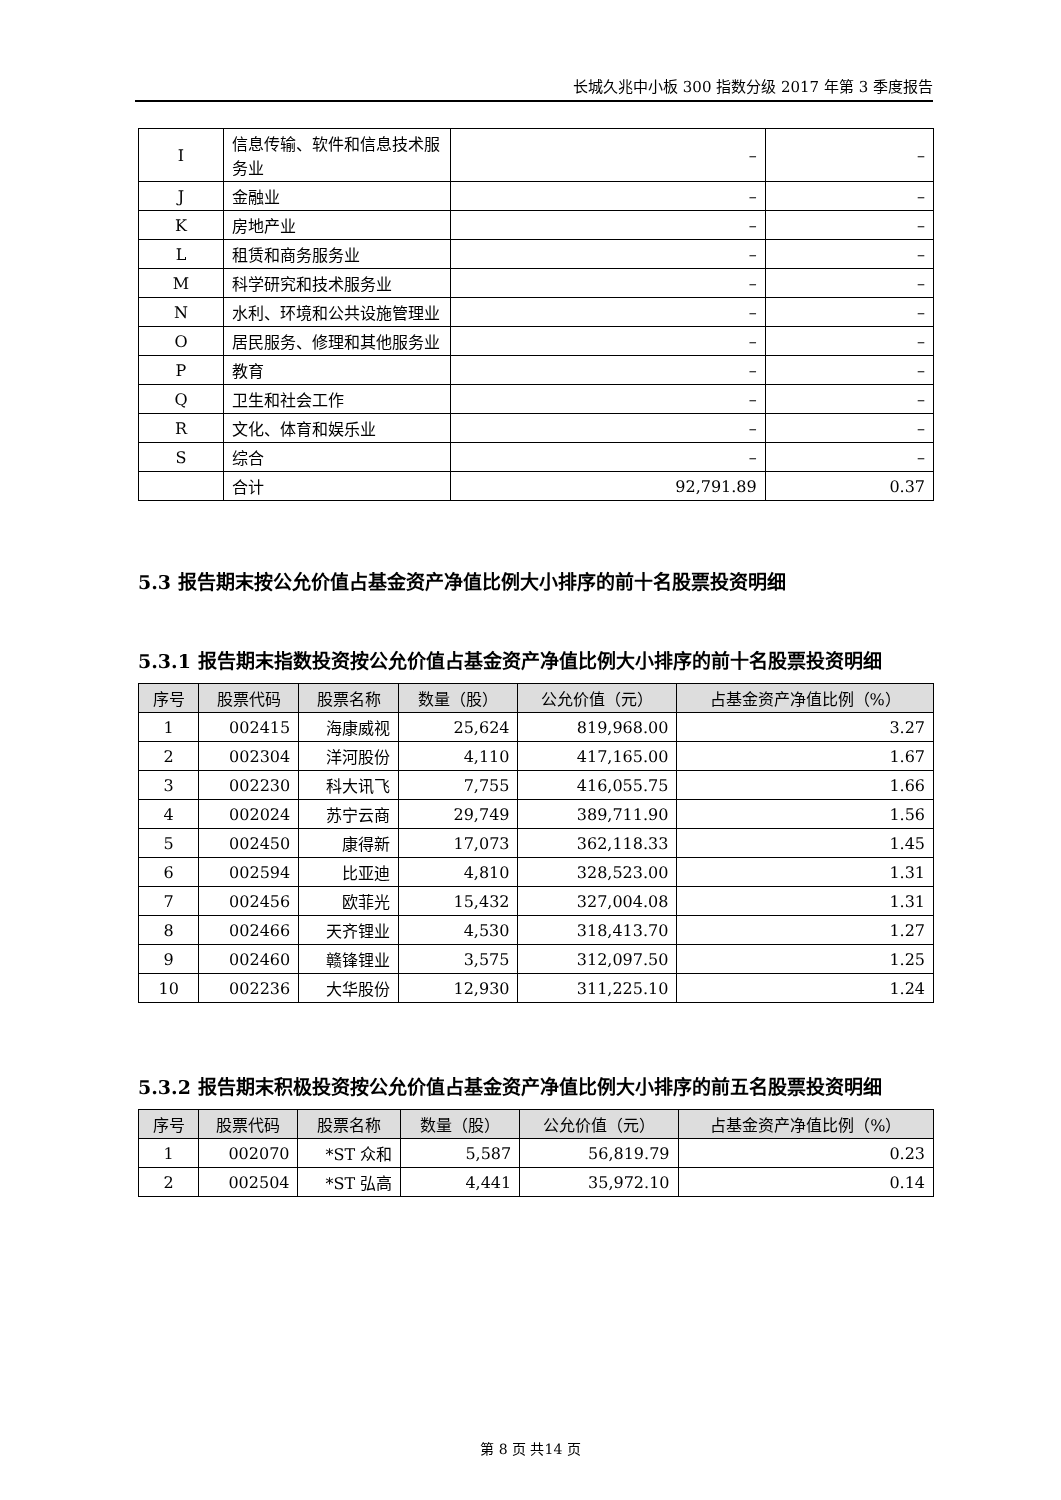长城久兆中小板 300 指数分级 2017 年第 3 季度报告
| I | 信息传输、软件和信息技术服务业 | – | – |
| J | 金融业 | – | – |
| K | 房地产业 | – | – |
| L | 租赁和商务服务业 | – | – |
| M | 科学研究和技术服务业 | – | – |
| N | 水利、环境和公共设施管理业 | – | – |
| O | 居民服务、修理和其他服务业 | – | – |
| P | 教育 | – | – |
| Q | 卫生和社会工作 | – | – |
| R | 文化、体育和娱乐业 | – | – |
| S | 综合 | – | – |
| | 合计 | 92,791.89 | 0.37 |
5.3 报告期末按公允价值占基金资产净值比例大小排序的前十名股票投资明细
5.3.1 报告期末指数投资按公允价值占基金资产净值比例大小排序的前十名股票投资明细
| 序号 | 股票代码 | 股票名称 | 数量（股） | 公允价值（元） | 占基金资产净值比例（%） |
| --- | --- | --- | --- | --- | --- |
| 1 | 002415 | 海康威视 | 25,624 | 819,968.00 | 3.27 |
| 2 | 002304 | 洋河股份 | 4,110 | 417,165.00 | 1.67 |
| 3 | 002230 | 科大讯飞 | 7,755 | 416,055.75 | 1.66 |
| 4 | 002024 | 苏宁云商 | 29,749 | 389,711.90 | 1.56 |
| 5 | 002450 | 康得新 | 17,073 | 362,118.33 | 1.45 |
| 6 | 002594 | 比亚迪 | 4,810 | 328,523.00 | 1.31 |
| 7 | 002456 | 欧菲光 | 15,432 | 327,004.08 | 1.31 |
| 8 | 002466 | 天齐锂业 | 4,530 | 318,413.70 | 1.27 |
| 9 | 002460 | 赣锋锂业 | 3,575 | 312,097.50 | 1.25 |
| 10 | 002236 | 大华股份 | 12,930 | 311,225.10 | 1.24 |
5.3.2 报告期末积极投资按公允价值占基金资产净值比例大小排序的前五名股票投资明细
| 序号 | 股票代码 | 股票名称 | 数量（股） | 公允价值（元） | 占基金资产净值比例（%） |
| --- | --- | --- | --- | --- | --- |
| 1 | 002070 | *ST 众和 | 5,587 | 56,819.79 | 0.23 |
| 2 | 002504 | *ST 弘高 | 4,441 | 35,972.10 | 0.14 |
第 8 页 共14 页